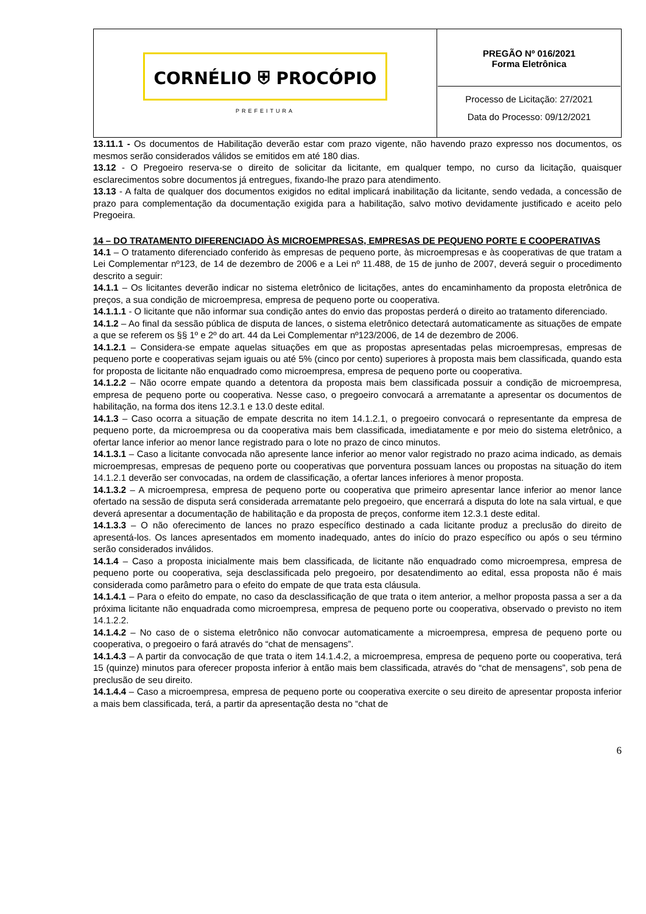| CORNÉLIO ⛨ PROCÓPIO PREFEITURA | PREGÃO Nº 016/2021 Forma Eletrônica Processo de Licitação: 27/2021 Data do Processo: 09/12/2021 |
13.11.1 - Os documentos de Habilitação deverão estar com prazo vigente, não havendo prazo expresso nos documentos, os mesmos serão considerados válidos se emitidos em até 180 dias.
13.12 - O Pregoeiro reserva-se o direito de solicitar da licitante, em qualquer tempo, no curso da licitação, quaisquer esclarecimentos sobre documentos já entregues, fixando-lhe prazo para atendimento.
13.13 - A falta de qualquer dos documentos exigidos no edital implicará inabilitação da licitante, sendo vedada, a concessão de prazo para complementação da documentação exigida para a habilitação, salvo motivo devidamente justificado e aceito pelo Pregoeira.
14 – DO TRATAMENTO DIFERENCIADO ÀS MICROEMPRESAS, EMPRESAS DE PEQUENO PORTE E COOPERATIVAS
14.1 – O tratamento diferenciado conferido às empresas de pequeno porte, às microempresas e às cooperativas de que tratam a Lei Complementar nº123, de 14 de dezembro de 2006 e a Lei nº 11.488, de 15 de junho de 2007, deverá seguir o procedimento descrito a seguir:
14.1.1 – Os licitantes deverão indicar no sistema eletrônico de licitações, antes do encaminhamento da proposta eletrônica de preços, a sua condição de microempresa, empresa de pequeno porte ou cooperativa.
14.1.1.1 - O licitante que não informar sua condição antes do envio das propostas perderá o direito ao tratamento diferenciado.
14.1.2 – Ao final da sessão pública de disputa de lances, o sistema eletrônico detectará automaticamente as situações de empate a que se referem os §§ 1º e 2º do art. 44 da Lei Complementar nº123/2006, de 14 de dezembro de 2006.
14.1.2.1 – Considera-se empate aquelas situações em que as propostas apresentadas pelas microempresas, empresas de pequeno porte e cooperativas sejam iguais ou até 5% (cinco por cento) superiores à proposta mais bem classificada, quando esta for proposta de licitante não enquadrado como microempresa, empresa de pequeno porte ou cooperativa.
14.1.2.2 – Não ocorre empate quando a detentora da proposta mais bem classificada possuir a condição de microempresa, empresa de pequeno porte ou cooperativa. Nesse caso, o pregoeiro convocará a arrematante a apresentar os documentos de habilitação, na forma dos itens 12.3.1 e 13.0 deste edital.
14.1.3 – Caso ocorra a situação de empate descrita no item 14.1.2.1, o pregoeiro convocará o representante da empresa de pequeno porte, da microempresa ou da cooperativa mais bem classificada, imediatamente e por meio do sistema eletrônico, a ofertar lance inferior ao menor lance registrado para o lote no prazo de cinco minutos.
14.1.3.1 – Caso a licitante convocada não apresente lance inferior ao menor valor registrado no prazo acima indicado, as demais microempresas, empresas de pequeno porte ou cooperativas que porventura possuam lances ou propostas na situação do item 14.1.2.1 deverão ser convocadas, na ordem de classificação, a ofertar lances inferiores à menor proposta.
14.1.3.2 – A microempresa, empresa de pequeno porte ou cooperativa que primeiro apresentar lance inferior ao menor lance ofertado na sessão de disputa será considerada arrematante pelo pregoeiro, que encerrará a disputa do lote na sala virtual, e que deverá apresentar a documentação de habilitação e da proposta de preços, conforme item 12.3.1 deste edital.
14.1.3.3 – O não oferecimento de lances no prazo específico destinado a cada licitante produz a preclusão do direito de apresentá-los. Os lances apresentados em momento inadequado, antes do início do prazo específico ou após o seu término serão considerados inválidos.
14.1.4 – Caso a proposta inicialmente mais bem classificada, de licitante não enquadrado como microempresa, empresa de pequeno porte ou cooperativa, seja desclassificada pelo pregoeiro, por desatendimento ao edital, essa proposta não é mais considerada como parâmetro para o efeito do empate de que trata esta cláusula.
14.1.4.1 – Para o efeito do empate, no caso da desclassificação de que trata o item anterior, a melhor proposta passa a ser a da próxima licitante não enquadrada como microempresa, empresa de pequeno porte ou cooperativa, observado o previsto no item 14.1.2.2.
14.1.4.2 – No caso de o sistema eletrônico não convocar automaticamente a microempresa, empresa de pequeno porte ou cooperativa, o pregoeiro o fará através do “chat de mensagens”.
14.1.4.3 – A partir da convocação de que trata o item 14.1.4.2, a microempresa, empresa de pequeno porte ou cooperativa, terá 15 (quinze) minutos para oferecer proposta inferior à então mais bem classificada, através do “chat de mensagens”, sob pena de preclusão de seu direito.
14.1.4.4 – Caso a microempresa, empresa de pequeno porte ou cooperativa exercite o seu direito de apresentar proposta inferior a mais bem classificada, terá, a partir da apresentação desta no “chat de
6